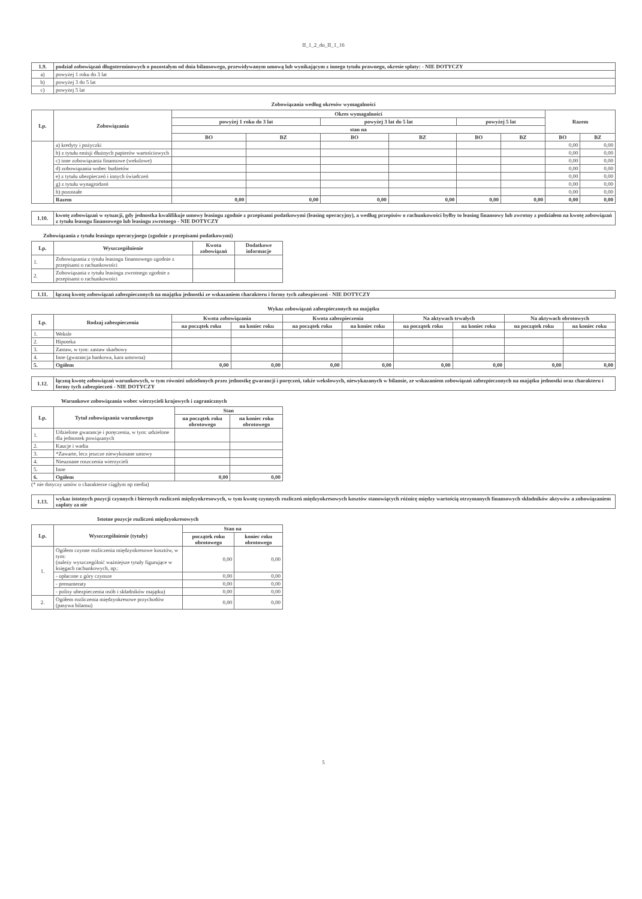II_1_2_do_II_1_16
| 1.9. | podział zobowiązań długoterminowych o pozostałym od dnia bilansowego, przewidywanym umową lub wynikającym z innego tytułu prawnego, okresie spłaty: - NIE DOTYCZY |
| a) | powyżej 1 roku do 3 lat |
| b) | powyżej 3 do 5 lat |
| c) | powyżej 5 lat |
Zobowiązania według okresów wymagalności
| Lp. | Zobowiązania | Okres wymagalności | | | | | | Razem | |
| --- | --- | --- | --- | --- | --- | --- | --- | --- | --- |
| | | powyżej 1 roku do 3 lat | | powyżej 3 lat do 5 lat | | powyżej 5 lat | | | |
| | | stan na | | | | | | | |
| | | BO | BZ | BO | BZ | BO | BZ | BO | BZ |
| | a) kredyty i pożyczki | | | | | | | 0,00 | 0,00 |
| | b) z tytułu emisji dłużnych papierów wartościowych | | | | | | | 0,00 | 0,00 |
| | c) inne zobowiązania finansowe (wekslowe) | | | | | | | 0,00 | 0,00 |
| | d) zobowiązania wobec budżetów | | | | | | | 0,00 | 0,00 |
| | e) z tytułu ubezpieczeń i innych świadczeń | | | | | | | 0,00 | 0,00 |
| | g) z tytułu wynagrodzeń | | | | | | | 0,00 | 0,00 |
| | h) pozostałe | | | | | | | 0,00 | 0,00 |
| | Razem | 0,00 | 0,00 | 0,00 | 0,00 | 0,00 | 0,00 | 0,00 | 0,00 |
| 1.10. | kwotę zobowiązań w sytuacji, gdy jednostka kwalifikuje umowy leasingu zgodnie z przepisami podatkowymi (leasing operacyjny), a według przepisów o rachunkowości byłby to leasing finansowy lub zwrotny z podziałem na kwotę zobowiązań z tytułu leasngu finansowego lub leasingu zwrotnego - NIE DOTYCZY |
Zobowiązania z tytułu leasingu operacyjnego (zgodnie z przepisami podatkowymi)
| Lp. | Wyszczególnienie | Kwota zobowiązań | Dodatkowe informacje |
| --- | --- | --- | --- |
| 1. | Zobowiązania z tytułu leasingu finansowego zgodnie z przepisami o rachunkowości | | |
| 2. | Zobowiązania z tytułu leasingu zwrotnego zgodnie z przepisami o rachunkowości | | |
| 1.11. | łączną kwotę zobowiązań zabezpieczonych na majątku jednostki ze wskazaniem charakteru i formy tych zabezpieczeń - NIE DOTYCZY |
Wykaz zobowiązań zabezpieczonych na majątku
| Lp. | Rodzaj zabezpieczenia | Kwota zobowiązania | | Kwota zabezpieczenia | | Na aktywach trwałych | | Na aktywach obrotowych | |
| --- | --- | --- | --- | --- | --- | --- | --- | --- | --- |
| | | na początek roku | na koniec roku | na początek roku | na koniec roku | na początek roku | na koniec roku | na początek roku | na koniec roku |
| 1. | Weksle | | | | | | | | |
| 2. | Hipoteka | | | | | | | | |
| 3. | Zastaw, w tym: zastaw skarbowy | | | | | | | | |
| 4. | Inne (gwarancja bankowa, kara umowna) | | | | | | | | |
| 5. | Ogółem | 0,00 | 0,00 | 0,00 | 0,00 | 0,00 | 0,00 | 0,00 | 0,00 |
| 1.12. | łączną kwotę zobowiązań warunkowych, w tym również udzielonych przez jednostkę gwarancji i poręczeń, także wekslowych, niewykazanych w bilansie, ze wskazaniem zobowiązań zabezpieczonych na majątku jednostki oraz charakteru i formy tych zabezpieczeń - NIE DOTYCZY |
Warunkowe zobowiązania wobec wierzycieli krajowych i zagranicznych
| Lp. | Tytuł zobowiązania warunkowego | Stan | |
| --- | --- | --- | --- |
| | | na początek roku obrotowego | na koniec roku obrotowego |
| 1. | Udzielone gwarancje i poręczenia, w tym: udzielone dla jednostek powiązanych | | |
| 2. | Kaucje i wadia | | |
| 3. | *Zawarte, lecz jeszcze niewykonane umowy | | |
| 4. | Nieuznane roszczenia wierzycieli | | |
| 5. | Inne | | |
| 6. | Ogółem | 0,00 | 0,00 |
(* nie dotyczy umów o charakterze ciągłym np media)
| 1.13. | wykaz istotnych pozycji czynnych i biernych rozliczeń międzyokresowych, w tym kwotę czynnych rozliczeń międzyokresowych kosztów stanowiących różnicę między wartością otrzymanych finansowych składników aktywów a zobowiązaniem zapłaty za nie |
Istotne pozycje rozliczeń międzyokresowych
| Lp. | Wyszczególnienie (tytuły) | Stan na | |
| --- | --- | --- | --- |
| | | początek roku obrotowego | koniec roku obrotowego |
| 1. | Ogółem czynne rozliczenia międzyokresowe kosztów, w tym: (należy wyszczególnić ważniejsze tytuły figurujące w księgach rachunkowych, np.: | 0,00 | 0,00 |
| | - opłacone z góry czynsze | 0,00 | 0,00 |
| | - prenumeraty | 0,00 | 0,00 |
| | - polisy ubezpieczenia osób i składników majątku) | 0,00 | 0,00 |
| 2. | Ogółem rozliczenia międzyokresowe przychodów (pasywa bilansu) | 0,00 | 0,00 |
5